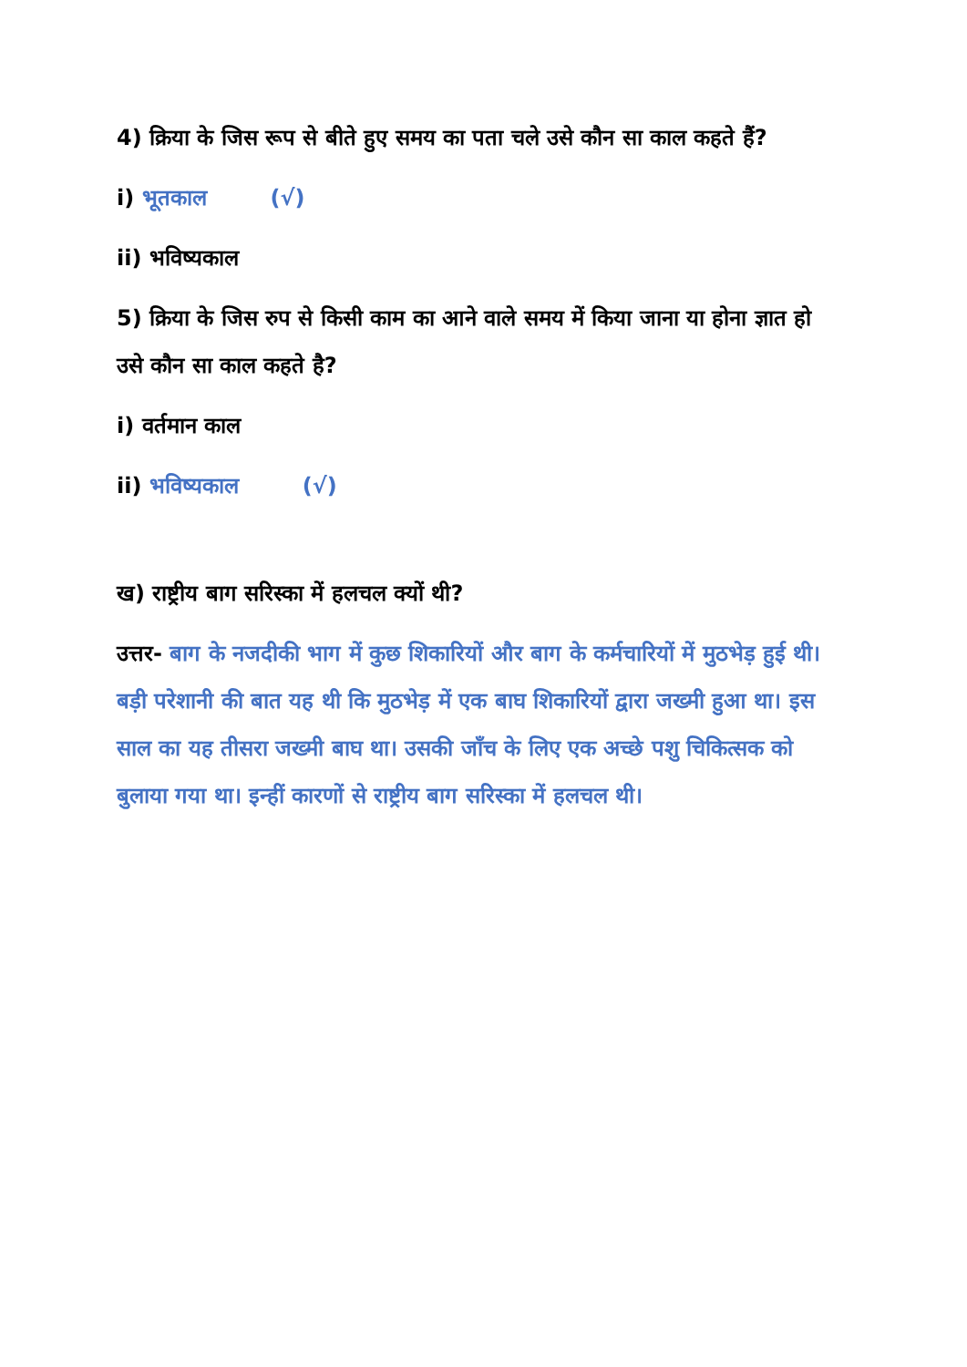4) क्रिया के जिस रूप से बीते हुए समय का पता चले उसे कौन सा काल कहते हैं?
i) भूतकाल (√)
ii) भविष्यकाल
5) क्रिया के जिस रुप से किसी काम का आने वाले समय में किया जाना या होना ज्ञात हो उसे कौन सा काल कहते है?
i) वर्तमान काल
ii) भविष्यकाल (√)
ख) राष्ट्रीय बाग सरिस्का में हलचल क्यों थी?
उत्तर- बाग के नजदीकी भाग में कुछ शिकारियों और बाग के कर्मचारियों में मुठभेड़ हुई थी। बड़ी परेशानी की बात यह थी कि मुठभेड़ में एक बाघ शिकारियों द्वारा जख्मी हुआ था। इस साल का यह तीसरा जख्मी बाघ था। उसकी जाँच के लिए एक अच्छे पशु चिकित्सक को बुलाया गया था। इन्हीं कारणों से राष्ट्रीय बाग सरिस्का में हलचल थी।